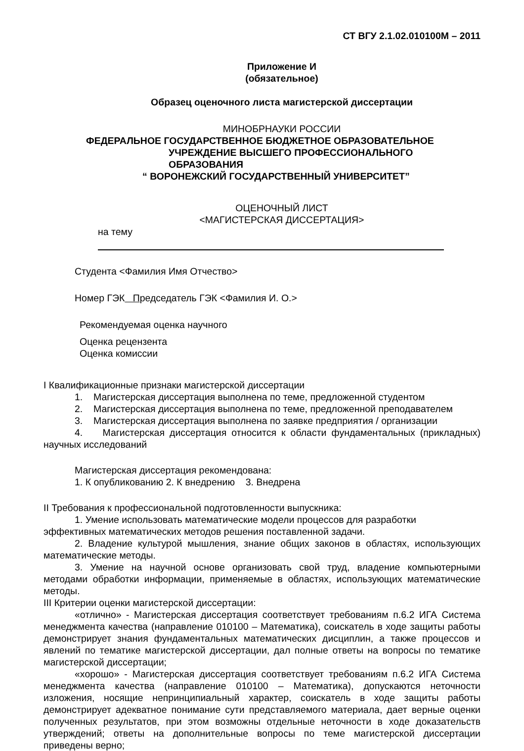СТ ВГУ 2.1.02.010100М – 2011
Приложение И
(обязательное)
Образец оценочного листа магистерской диссертации
МИНОБРНАУКИ РОССИИ
ФЕДЕРАЛЬНОЕ ГОСУДАРСТВЕННОЕ БЮДЖЕТНОЕ ОБРАЗОВАТЕЛЬНОЕ
УЧРЕЖДЕНИЕ ВЫСШЕГО ПРОФЕССИОНАЛЬНОГО ОБРАЗОВАНИЯ
“ ВОРОНЕЖСКИЙ ГОСУДАРСТВЕННЫЙ УНИВЕРСИТЕТ”
ОЦЕНОЧНЫЙ ЛИСТ
<МАГИСТЕРСКАЯ ДИССЕРТАЦИЯ>
на тему
Студента <Фамилия Имя Отчество>
Номер ГЭК Председатель ГЭК <Фамилия И. О.>
Рекомендуемая оценка научного
Оценка рецензента
Оценка комиссии
I Квалификационные признаки магистерской диссертации
1. Магистерская диссертация выполнена по теме, предложенной студентом
2. Магистерская диссертация выполнена по теме, предложенной преподавателем
3. Магистерская диссертация выполнена по заявке предприятия / организации
4. Магистерская диссертация относится к области фундаментальных (прикладных) научных исследований
Магистерская диссертация рекомендована:
1. К опубликованию 2. К внедрению 3. Внедрена
II Требования к профессиональной подготовленности выпускника:
1. Умение использовать математические модели процессов для разработки
эффективных математических методов решения поставленной задачи.
2. Владение культурой мышления, знание общих законов в областях, использующих математические методы.
3. Умение на научной основе организовать свой труд, владение компьютерными методами обработки информации, применяемые в областях, использующих математические методы.
III Критерии оценки магистерской диссертации:
«отлично» - Магистерская диссертация соответствует требованиям п.6.2 ИГА Система менеджмента качества (направление 010100 – Математика), соискатель в ходе защиты работы демонстрирует знания фундаментальных математических дисциплин, а также процессов и явлений по тематике магистерской диссертации, дал полные ответы на вопросы по тематике магистерской диссертации;
«хорошо» - Магистерская диссертация соответствует требованиям п.6.2 ИГА Система менеджмента качества (направление 010100 – Математика), допускаются неточности изложения, носящие непринципиальный характер, соискатель в ходе защиты работы демонстрирует адекватное понимание сути представляемого материала, дает верные оценки полученных результатов, при этом возможны отдельные неточности в ходе доказательств утверждений; ответы на дополнительные вопросы по теме магистерской диссертации приведены верно;